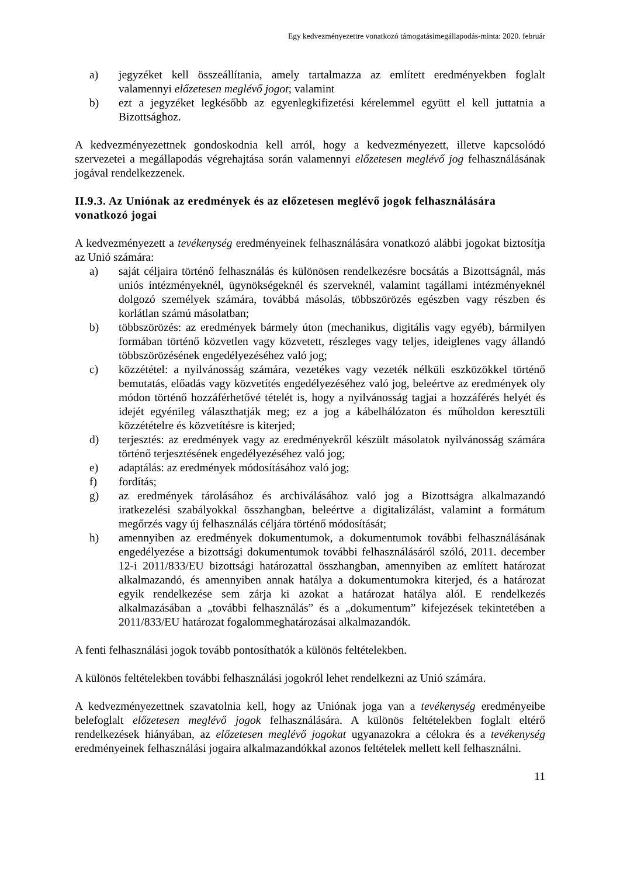Egy kedvezményezettre vonatkozó támogatásimegállapodás-minta: 2020. február
a) jegyzéket kell összeállítania, amely tartalmazza az említett eredményekben foglalt valamennyi előzetesen meglévő jogot; valamint
b) ezt a jegyzéket legkésőbb az egyenlegkifizetési kérelemmel együtt el kell juttatnia a Bizottsághoz.
A kedvezményezettnek gondoskodnia kell arról, hogy a kedvezményezett, illetve kapcsolódó szervezetei a megállapodás végrehajtása során valamennyi előzetesen meglévő jog felhasználásának jogával rendelkezzenek.
II.9.3. Az Uniónak az eredmények és az előzetesen meglévő jogok felhasználására vonatkozó jogai
A kedvezményezett a tevékenység eredményeinek felhasználására vonatkozó alábbi jogokat biztosítja az Unió számára:
a) saját céljaira történő felhasználás és különösen rendelkezésre bocsátás a Bizottságnál, más uniós intézményeknél, ügynökségeknél és szerveknél, valamint tagállami intézményeknél dolgozó személyek számára, továbbá másolás, többszörözés egészben vagy részben és korlátlan számú másolatban;
b) többszörözés: az eredmények bármely úton (mechanikus, digitális vagy egyéb), bármilyen formában történő közvetlen vagy közvetett, részleges vagy teljes, ideiglenes vagy állandó többszörözésének engedélyezéséhez való jog;
c) közzététel: a nyilvánosság számára, vezetékes vagy vezeték nélküli eszközökkel történő bemutatás, előadás vagy közvetítés engedélyezéséhez való jog, beleértve az eredmények oly módon történő hozzáférhetővé tételét is, hogy a nyilvánosság tagjai a hozzáférés helyét és idejét egyénileg választhatják meg; ez a jog a kábelhálózaton és műholdon keresztüli közzétételre és közvetítésre is kiterjed;
d) terjesztés: az eredmények vagy az eredményekről készült másolatok nyilvánosság számára történő terjesztésének engedélyezéséhez való jog;
e) adaptálás: az eredmények módosításához való jog;
f) fordítás;
g) az eredmények tárolásához és archiválásához való jog a Bizottságra alkalmazandó iratkezelési szabályokkal összhangban, beleértve a digitalizálást, valamint a formátum megőrzés vagy új felhasználás céljára történő módosítását;
h) amennyiben az eredmények dokumentumok, a dokumentumok további felhasználásának engedélyezése a bizottsági dokumentumok további felhasználásáról szóló, 2011. december 12-i 2011/833/EU bizottsági határozattal összhangban, amennyiben az említett határozat alkalmazandó, és amennyiben annak hatálya a dokumentumokra kiterjed, és a határozat egyik rendelkezése sem zárja ki azokat a határozat hatálya alól. E rendelkezés alkalmazásában a „további felhasználás” és a „dokumentum” kifejezések tekintetében a 2011/833/EU határozat fogalommeghatározásai alkalmazandók.
A fenti felhasználási jogok tovább pontosíthatók a különös feltételekben.
A különös feltételekben további felhasználási jogokról lehet rendelkezni az Unió számára.
A kedvezményezettnek szavatolnia kell, hogy az Uniónak joga van a tevékenység eredményeibe belefoglalt előzetesen meglévő jogok felhasználására. A különös feltételekben foglalt eltérő rendelkezések hiányában, az előzetesen meglévő jogokat ugyanazokra a célokra és a tevékenység eredményeinek felhasználási jogaira alkalmazandókkal azonos feltételek mellett kell felhasználni.
11